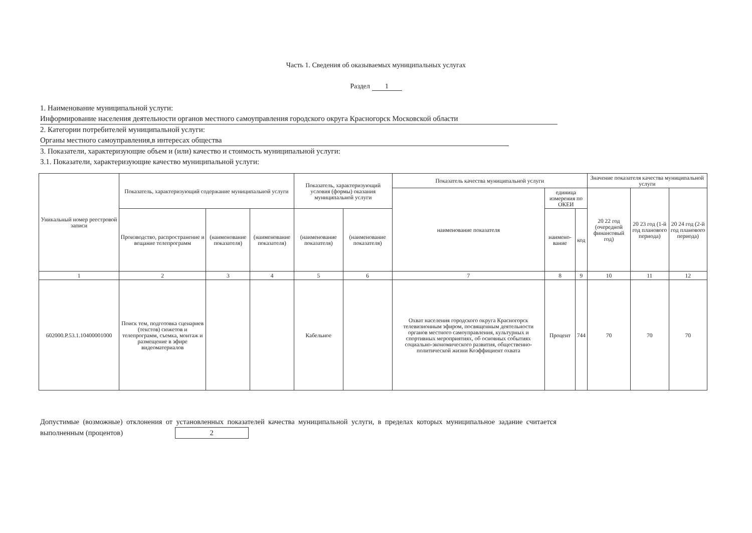Часть 1. Сведения об оказываемых муниципальных услугах
Раздел 1
1. Наименование муниципальной услуги:
Информирование населения деятельности органов местного самоуправления городского округа Красногорск Московской области
2. Категории потребителей муниципальной услуги:
Органы местного самоуправления,в интересах общества
3. Показатели, характеризующие объем и (или) качество и стоимость муниципальной услуги:
3.1. Показатели, характеризующие качество муниципальной услуги:
| Уникальный номер реестровой записи | Показатель, характеризующий содержание муниципальной услуги | | | Показатель, характеризующий условия (формы) оказания муниципальной услуги | | Показатель качества муниципальной услуги | | | Значение показателя качества муниципальной услуги | | |
| --- | --- | --- | --- | --- | --- | --- | --- | --- | --- | --- | --- |
| | | | | | | наименование показателя | единица измерения по ОКЕИ | | 20 22 год (очередной финансовый год) | 20 23 год (1-й год планового периода) | 20 24 год (2-й год планового периода) |
| | Производство, распространение и вещание телепрограмм | (наименование показателя) | (наименование показателя) | (наименование показателя) | (наименование показателя) | | наимено-вание | код | | | |
| 1 | 2 | 3 | 4 | 5 | 6 | 7 | 8 | 9 | 10 | 11 | 12 |
| 602000.Р.53.1.10400001000 | Поиск тем, подготовка сценариев (текстов) сюжетов и телепрограмм, съемка, монтаж и размещение в эфире видеоматериалов | | | Кабельное | | Охват населения городского округа Красногорск телевизионным эфиром, посвященным деятельности органов местного самоуправления, культурных и спортивных мероприятиях, об основных событиях социально-экономического развития, общественно-политической жизни Коэффициент охвата | Процент | 744 | 70 | 70 | 70 |
Допустимые (возможные) отклонения от установленных показателей качества муниципальной услуги, в пределах которых муниципальное задание считается выполненным (процентов) 2